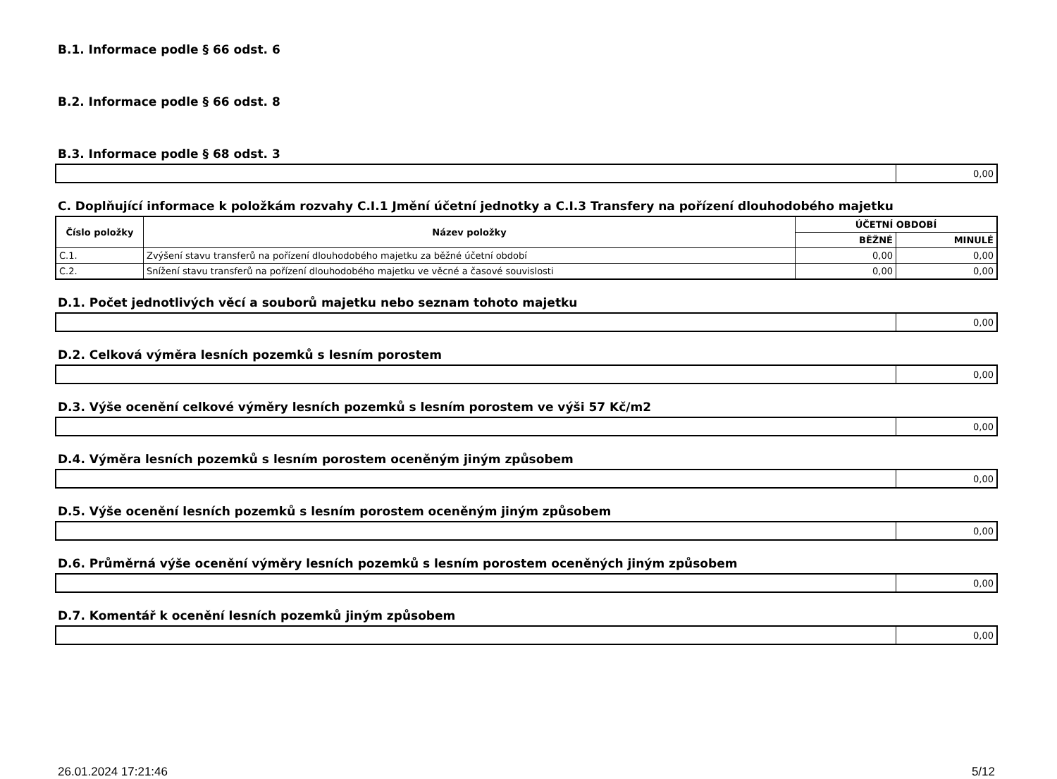B.1. Informace podle § 66 odst. 6
B.2. Informace podle § 66 odst. 8
B.3. Informace podle § 68 odst. 3
| | 0,00 |
C. Doplňující informace k položkám rozvahy C.I.1 Jmění účetní jednotky a C.I.3 Transfery na pořízení dlouhodobého majetku
| Číslo položky | Název položky | ÚČETNÍ OBDOBÍ | |
| --- | --- | --- | --- |
| | | BĚŽNÉ | MINULÉ |
| C.1. | Zvýšení stavu transferů na pořízení dlouhodobého majetku za běžné účetní období | 0,00 | 0,00 |
| C.2. | Snížení stavu transferů na pořízení dlouhodobého majetku ve věcné a časové souvislosti | 0,00 | 0,00 |
D.1. Počet jednotlivých věcí a souborů majetku nebo seznam tohoto majetku
| | 0,00 |
D.2. Celková výměra lesních pozemků s lesním porostem
| | 0,00 |
D.3. Výše ocenění celkové výměry lesních pozemků s lesním porostem ve výši 57 Kč/m2
| | 0,00 |
D.4. Výměra lesních pozemků s lesním porostem oceněným jiným způsobem
| | 0,00 |
D.5. Výše ocenění lesních pozemků s lesním porostem oceněným jiným způsobem
| | 0,00 |
D.6. Průměrná výše ocenění výměry lesních pozemků s lesním porostem oceněných jiným způsobem
| | 0,00 |
D.7. Komentář k ocenění lesních pozemků jiným způsobem
| | 0,00 |
26.01.2024 17:21:46 5/12